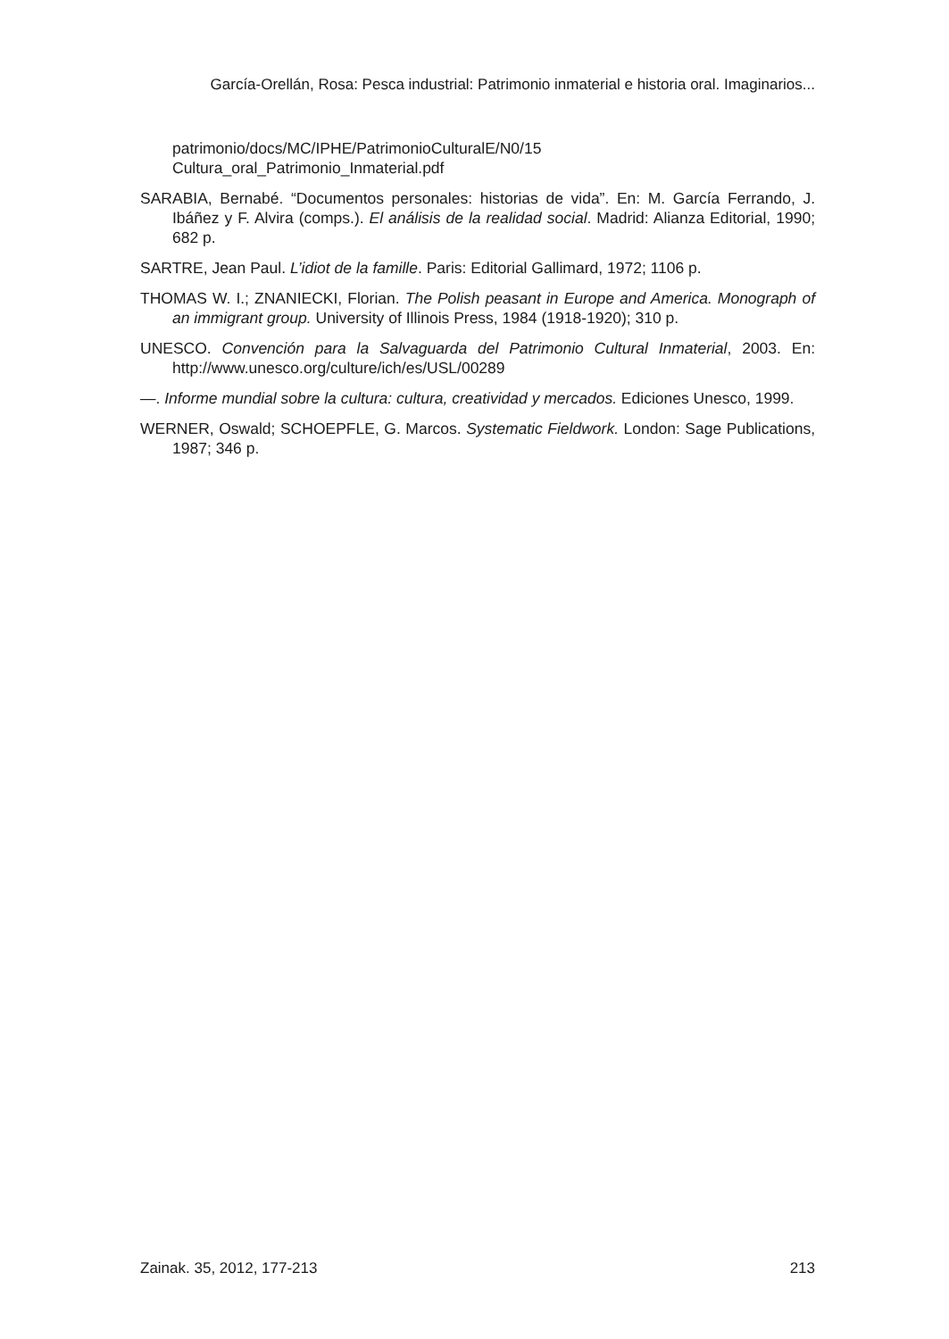García-Orellán, Rosa: Pesca industrial: Patrimonio inmaterial e historia oral. Imaginarios...
patrimonio/docs/MC/IPHE/PatrimonioCulturalE/N0/15 Cultura_oral_Patrimonio_Inmaterial.pdf
SARABIA, Bernabé. “Documentos personales: historias de vida”. En: M. García Ferrando, J. Ibáñez y F. Alvira (comps.). El análisis de la realidad social. Madrid: Alianza Editorial, 1990; 682 p.
SARTRE, Jean Paul. L’idiot de la famille. Paris: Editorial Gallimard, 1972; 1106 p.
THOMAS W. I.; ZNANIECKI, Florian. The Polish peasant in Europe and America. Monograph of an immigrant group. University of Illinois Press, 1984 (1918-1920); 310 p.
UNESCO. Convención para la Salvaguarda del Patrimonio Cultural Inmaterial, 2003. En: http://www.unesco.org/culture/ich/es/USL/00289
—. Informe mundial sobre la cultura: cultura, creatividad y mercados. Ediciones Unesco, 1999.
WERNER, Oswald; SCHOEPFLE, G. Marcos. Systematic Fieldwork. London: Sage Publications, 1987; 346 p.
Zainak. 35, 2012, 177-213 213